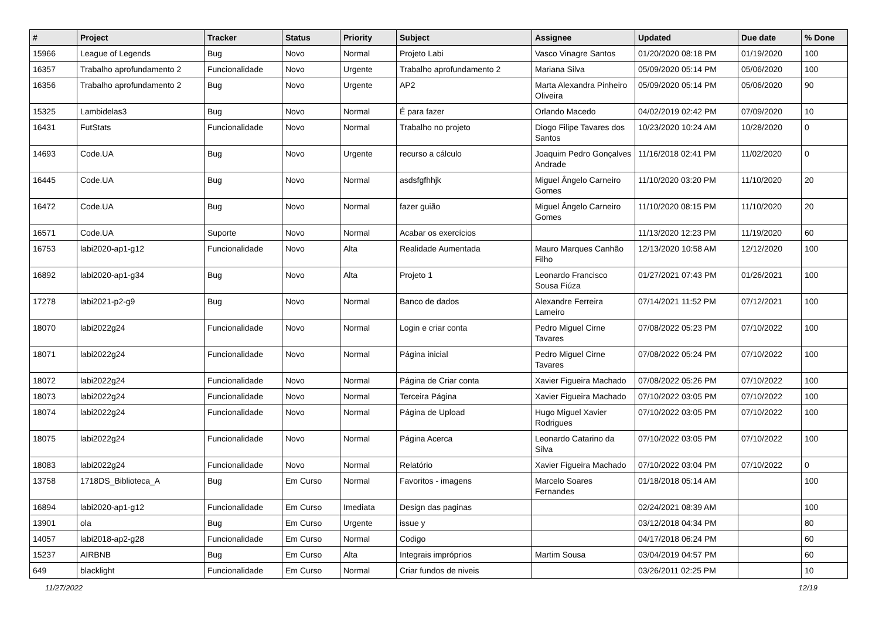| # | Project | Tracker | Status | Priority | Subject | Assignee | Updated | Due date | % Done |
| --- | --- | --- | --- | --- | --- | --- | --- | --- | --- |
| 15966 | League of Legends | Bug | Novo | Normal | Projeto Labi | Vasco Vinagre Santos | 01/20/2020 08:18 PM | 01/19/2020 | 100 |
| 16357 | Trabalho aprofundamento 2 | Funcionalidade | Novo | Urgente | Trabalho aprofundamento 2 | Mariana Silva | 05/09/2020 05:14 PM | 05/06/2020 | 100 |
| 16356 | Trabalho aprofundamento 2 | Bug | Novo | Urgente | AP2 | Marta Alexandra Pinheiro Oliveira | 05/09/2020 05:14 PM | 05/06/2020 | 90 |
| 15325 | Lambidelas3 | Bug | Novo | Normal | É para fazer | Orlando Macedo | 04/02/2019 02:42 PM | 07/09/2020 | 10 |
| 16431 | FutStats | Funcionalidade | Novo | Normal | Trabalho no projeto | Diogo Filipe Tavares dos Santos | 10/23/2020 10:24 AM | 10/28/2020 | 0 |
| 14693 | Code.UA | Bug | Novo | Urgente | recurso a cálculo | Joaquim Pedro Gonçalves Andrade | 11/16/2018 02:41 PM | 11/02/2020 | 0 |
| 16445 | Code.UA | Bug | Novo | Normal | asdsfgfhhjk | Miguel Ângelo Carneiro Gomes | 11/10/2020 03:20 PM | 11/10/2020 | 20 |
| 16472 | Code.UA | Bug | Novo | Normal | fazer guião | Miguel Ângelo Carneiro Gomes | 11/10/2020 08:15 PM | 11/10/2020 | 20 |
| 16571 | Code.UA | Suporte | Novo | Normal | Acabar os exercícios | | 11/13/2020 12:23 PM | 11/19/2020 | 60 |
| 16753 | labi2020-ap1-g12 | Funcionalidade | Novo | Alta | Realidade Aumentada | Mauro Marques Canhão Filho | 12/13/2020 10:58 AM | 12/12/2020 | 100 |
| 16892 | labi2020-ap1-g34 | Bug | Novo | Alta | Projeto 1 | Leonardo Francisco Sousa Fiúza | 01/27/2021 07:43 PM | 01/26/2021 | 100 |
| 17278 | labi2021-p2-g9 | Bug | Novo | Normal | Banco de dados | Alexandre Ferreira Lameiro | 07/14/2021 11:52 PM | 07/12/2021 | 100 |
| 18070 | labi2022g24 | Funcionalidade | Novo | Normal | Login e criar conta | Pedro Miguel Cirne Tavares | 07/08/2022 05:23 PM | 07/10/2022 | 100 |
| 18071 | labi2022g24 | Funcionalidade | Novo | Normal | Página inicial | Pedro Miguel Cirne Tavares | 07/08/2022 05:24 PM | 07/10/2022 | 100 |
| 18072 | labi2022g24 | Funcionalidade | Novo | Normal | Página de Criar conta | Xavier Figueira Machado | 07/08/2022 05:26 PM | 07/10/2022 | 100 |
| 18073 | labi2022g24 | Funcionalidade | Novo | Normal | Terceira Página | Xavier Figueira Machado | 07/10/2022 03:05 PM | 07/10/2022 | 100 |
| 18074 | labi2022g24 | Funcionalidade | Novo | Normal | Página de Upload | Hugo Miguel Xavier Rodrigues | 07/10/2022 03:05 PM | 07/10/2022 | 100 |
| 18075 | labi2022g24 | Funcionalidade | Novo | Normal | Página Acerca | Leonardo Catarino da Silva | 07/10/2022 03:05 PM | 07/10/2022 | 100 |
| 18083 | labi2022g24 | Funcionalidade | Novo | Normal | Relatório | Xavier Figueira Machado | 07/10/2022 03:04 PM | 07/10/2022 | 0 |
| 13758 | 1718DS_Biblioteca_A | Bug | Em Curso | Normal | Favoritos - imagens | Marcelo Soares Fernandes | 01/18/2018 05:14 AM | | 100 |
| 16894 | labi2020-ap1-g12 | Funcionalidade | Em Curso | Imediata | Design das paginas | | 02/24/2021 08:39 AM | | 100 |
| 13901 | ola | Bug | Em Curso | Urgente | issue y | | 03/12/2018 04:34 PM | | 80 |
| 14057 | labi2018-ap2-g28 | Funcionalidade | Em Curso | Normal | Codigo | | 04/17/2018 06:24 PM | | 60 |
| 15237 | AIRBNB | Bug | Em Curso | Alta | Integrais impróprios | Martim Sousa | 03/04/2019 04:57 PM | | 60 |
| 649 | blacklight | Funcionalidade | Em Curso | Normal | Criar fundos de niveis | | 03/26/2011 02:25 PM | | 10 |
11/27/2022 12/19